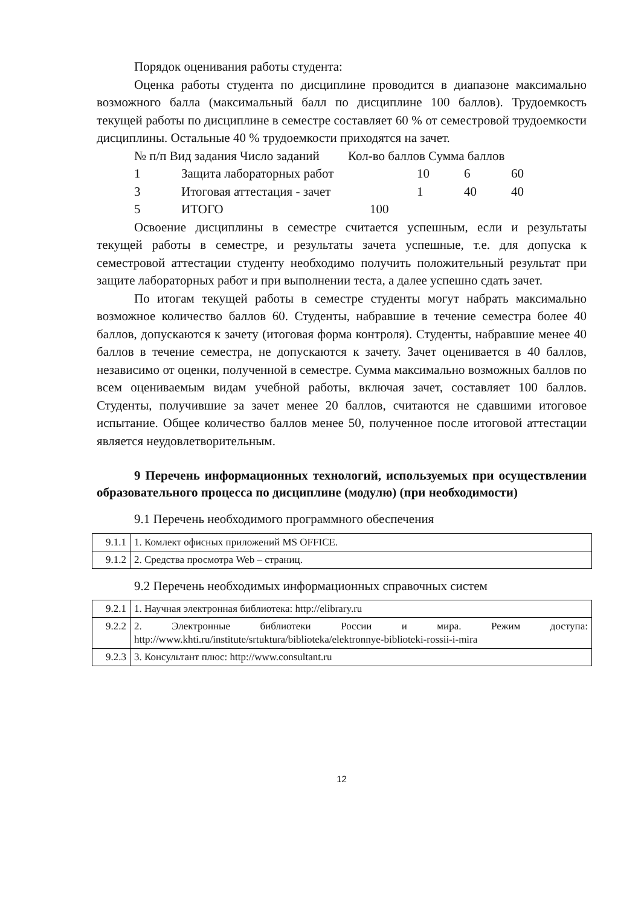Порядок оценивания работы студента:
Оценка работы студента по дисциплине проводится в диапазоне максимально возможного балла (максимальный балл по дисциплине 100 баллов). Трудоемкость текущей работы по дисциплине в семестре составляет 60 % от семестровой трудоемкости дисциплины. Остальные 40 % трудоемкости приходятся на зачет.
№ п/п Вид задания Число заданий Кол-во баллов Сумма баллов
1 Защита лабораторных работ 10 6 60
3 Итоговая аттестация - зачет 1 40 40
5 ИТОГО 100
Освоение дисциплины в семестре считается успешным, если и результаты текущей работы в семестре, и результаты зачета успешные, т.е. для допуска к семестровой аттестации студенту необходимо получить положительный результат при защите лабораторных работ и при выполнении теста, а далее успешно сдать зачет.
По итогам текущей работы в семестре студенты могут набрать максимально возможное количество баллов 60. Студенты, набравшие в течение семестра более 40 баллов, допускаются к зачету (итоговая форма контроля). Студенты, набравшие менее 40 баллов в течение семестра, не допускаются к зачету. Зачет оценивается в 40 баллов, независимо от оценки, полученной в семестре. Сумма максимально возможных баллов по всем оцениваемым видам учебной работы, включая зачет, составляет 100 баллов. Студенты, получившие за зачет менее 20 баллов, считаются не сдавшими итоговое испытание. Общее количество баллов менее 50, полученное после итоговой аттестации является неудовлетворительным.
9 Перечень информационных технологий, используемых при осуществлении образовательного процесса по дисциплине (модулю) (при необходимости)
9.1 Перечень необходимого программного обеспечения
| 9.1.1 | 1. Комлект офисных приложений MS OFFICE. |
| 9.1.2 | 2. Средства просмотра Web – страниц. |
9.2 Перечень необходимых информационных справочных систем
| 9.2.1 | 1. Научная электронная библиотека: http://elibrary.ru |
| 9.2.2 | 2. Электронные библиотеки России и мира. Режим доступа: http://www.khti.ru/institute/srtuktura/biblioteka/elektronnye-biblioteki-rossii-i-mira |
| 9.2.3 | 3. Консультант плюс: http://www.consultant.ru |
12